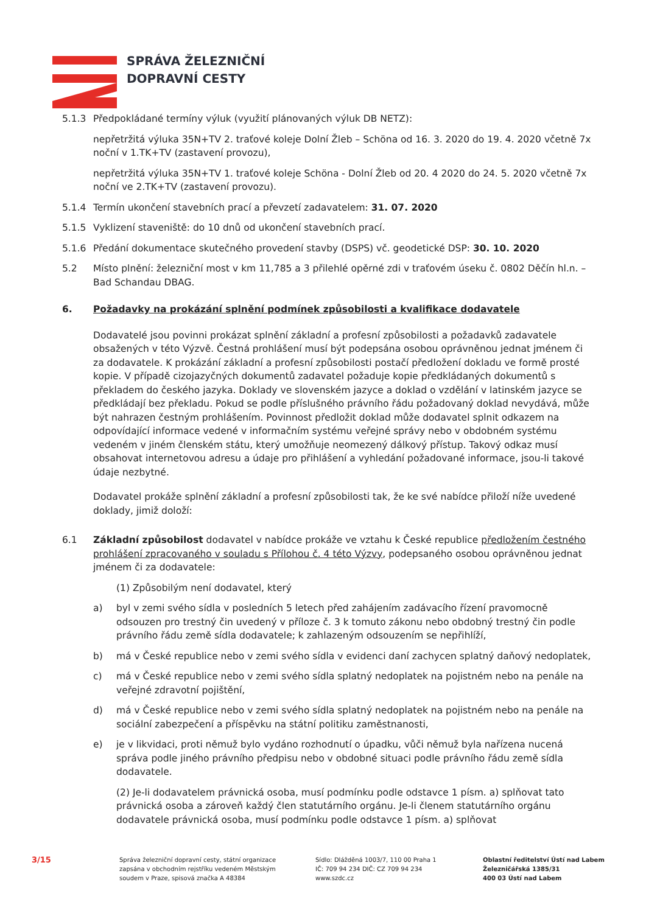SPRÁVA ŽELEZNIČNÍ
DOPRAVNÍ CESTY
5.1.3 Předpokládané termíny výluk (využití plánovaných výluk DB NETZ):
nepřetržitá výluka 35N+TV 2. traťové koleje Dolní Žleb – Schöna od 16. 3. 2020 do 19. 4. 2020 včetně 7x noční v 1.TK+TV (zastavení provozu),
nepřetržitá výluka 35N+TV 1. traťové koleje Schöna - Dolní Žleb od 20. 4 2020 do 24. 5. 2020 včetně 7x noční ve 2.TK+TV (zastavení provozu).
5.1.4 Termín ukončení stavebních prací a převzetí zadavatelem: 31. 07. 2020
5.1.5 Vyklizení staveniště: do 10 dnů od ukončení stavebních prací.
5.1.6 Předání dokumentace skutečného provedení stavby (DSPS) vč. geodetické DSP: 30. 10. 2020
5.2 Místo plnění: železniční most v km 11,785 a 3 přilehlé opěrné zdi v traťovém úseku č. 0802 Děčín hl.n. – Bad Schandau DBAG.
6. Požadavky na prokázání splnění podmínek způsobilosti a kvalifikace dodavatele
Dodavatelé jsou povinni prokázat splnění základní a profesní způsobilosti a požadavků zadavatele obsažených v této Výzvě. Čestná prohlášení musí být podepsána osobou oprávněnou jednat jménem či za dodavatele. K prokázání základní a profesní způsobilosti postačí předložení dokladu ve formě prosté kopie. V případě cizojazyčných dokumentů zadavatel požaduje kopie předkládaných dokumentů s překladem do českého jazyka. Doklady ve slovenském jazyce a doklad o vzdělání v latinském jazyce se předkládají bez překladu. Pokud se podle příslušného právního řádu požadovaný doklad nevydává, může být nahrazen čestným prohlášením. Povinnost předložit doklad může dodavatel splnit odkazem na odpovídající informace vedené v informačním systému veřejné správy nebo v obdobném systému vedeném v jiném členském státu, který umožňuje neomezený dálkový přístup. Takový odkaz musí obsahovat internetovou adresu a údaje pro přihlášení a vyhledání požadované informace, jsou-li takové údaje nezbytné.
Dodavatel prokáže splnění základní a profesní způsobilosti tak, že ke své nabídce přiloží níže uvedené doklady, jimiž doloží:
6.1 Základní způsobilost dodavatel v nabídce prokáže ve vztahu k České republice předložením čestného prohlášení zpracovaného v souladu s Přílohou č. 4 této Výzvy, podepsaného osobou oprávněnou jednat jménem či za dodavatele:
(1) Způsobilým není dodavatel, který
a) byl v zemi svého sídla v posledních 5 letech před zahájením zadávacího řízení pravomocně odsouzen pro trestný čin uvedený v příloze č. 3 k tomuto zákonu nebo obdobný trestný čin podle právního řádu země sídla dodavatele; k zahlazeným odsouzením se nepřihlíží,
b) má v České republice nebo v zemi svého sídla v evidenci daní zachycen splatný daňový nedoplatek,
c) má v České republice nebo v zemi svého sídla splatný nedoplatek na pojistném nebo na penále na veřejné zdravotní pojištění,
d) má v České republice nebo v zemi svého sídla splatný nedoplatek na pojistném nebo na penále na sociální zabezpečení a příspěvku na státní politiku zaměstnanosti,
e) je v likvidaci, proti němuž bylo vydáno rozhodnutí o úpadku, vůči němuž byla nařízena nucená správa podle jiného právního předpisu nebo v obdobné situaci podle právního řádu země sídla dodavatele.
(2) Je-li dodavatelem právnická osoba, musí podmínku podle odstavce 1 písm. a) splňovat tato právnická osoba a zároveň každý člen statutárního orgánu. Je-li členem statutárního orgánu dodavatele právnická osoba, musí podmínku podle odstavce 1 písm. a) splňovat
3/15
Správa železniční dopravní cesty, státní organizace
zapsána v obchodním rejstříku vedeném Městským
soudem v Praze, spisová značka A 48384
Sídlo: Dlážděná 1003/7, 110 00 Praha 1
IČ: 709 94 234 DIČ: CZ 709 94 234
www.szdc.cz
Oblastní ředitelství Ústí nad Labem
Železničářská 1385/31
400 03 Ústí nad Labem